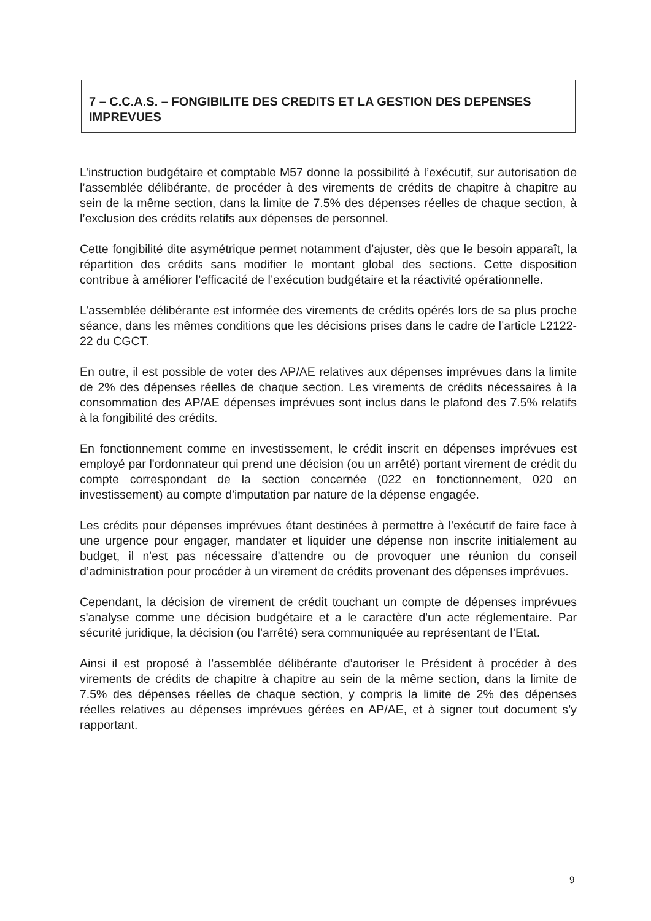7 – C.C.A.S. – FONGIBILITE DES CREDITS ET LA GESTION DES DEPENSES IMPREVUES
L’instruction budgétaire et comptable M57 donne la possibilité à l’exécutif, sur autorisation de l’assemblée délibérante, de procéder à des virements de crédits de chapitre à chapitre au sein de la même section, dans la limite de 7.5% des dépenses réelles de chaque section, à l’exclusion des crédits relatifs aux dépenses de personnel.
Cette fongibilité dite asymétrique permet notamment d’ajuster, dès que le besoin apparaît, la répartition des crédits sans modifier le montant global des sections. Cette disposition contribue à améliorer l’efficacité de l’exécution budgétaire et la réactivité opérationnelle.
L’assemblée délibérante est informée des virements de crédits opérés lors de sa plus proche séance, dans les mêmes conditions que les décisions prises dans le cadre de l’article L2122-22 du CGCT.
En outre, il est possible de voter des AP/AE relatives aux dépenses imprévues dans la limite de 2% des dépenses réelles de chaque section. Les virements de crédits nécessaires à la consommation des AP/AE dépenses imprévues sont inclus dans le plafond des 7.5% relatifs à la fongibilité des crédits.
En fonctionnement comme en investissement, le crédit inscrit en dépenses imprévues est employé par l'ordonnateur qui prend une décision (ou un arrêté) portant virement de crédit du compte correspondant de la section concernée (022 en fonctionnement, 020 en investissement) au compte d'imputation par nature de la dépense engagée.
Les crédits pour dépenses imprévues étant destinées à permettre à l’exécutif de faire face à une urgence pour engager, mandater et liquider une dépense non inscrite initialement au budget, il n'est pas nécessaire d'attendre ou de provoquer une réunion du conseil d’administration pour procéder à un virement de crédits provenant des dépenses imprévues.
Cependant, la décision de virement de crédit touchant un compte de dépenses imprévues s'analyse comme une décision budgétaire et a le caractère d'un acte réglementaire. Par sécurité juridique, la décision (ou l’arrêté) sera communiquée au représentant de l’Etat.
Ainsi il est proposé à l’assemblée délibérante d’autoriser le Président à procéder à des virements de crédits de chapitre à chapitre au sein de la même section, dans la limite de 7.5% des dépenses réelles de chaque section, y compris la limite de 2% des dépenses réelles relatives au dépenses imprévues gérées en AP/AE, et à signer tout document s’y rapportant.
9